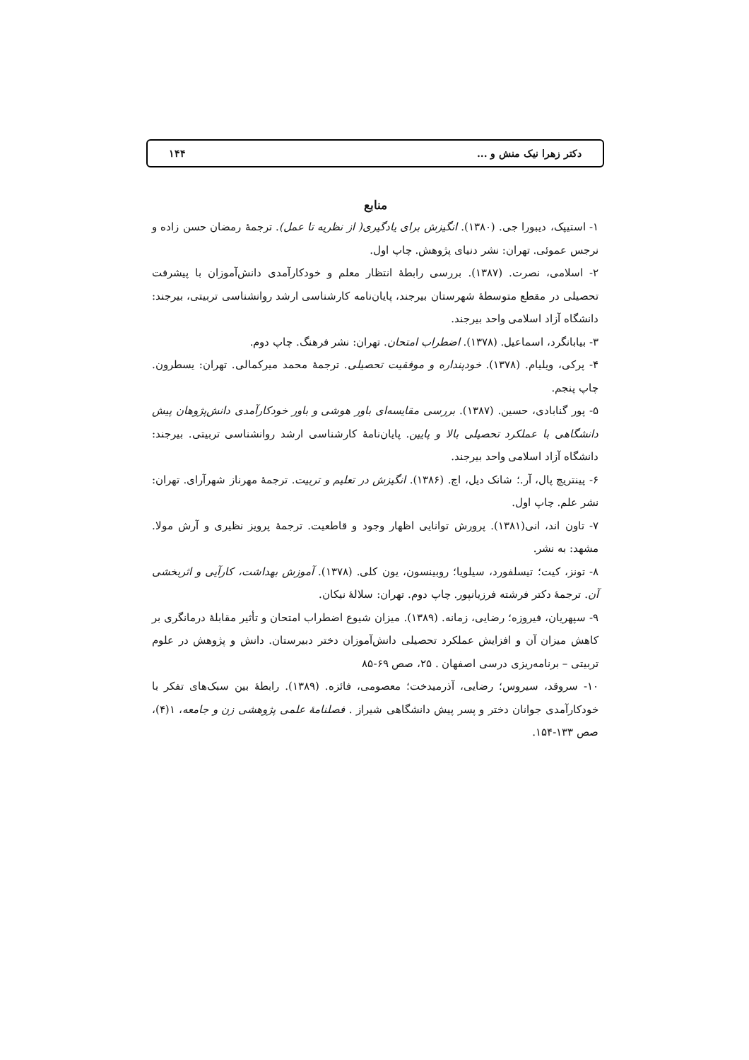دکتر زهرا نیک منش و ... ۱۴۴
منابع
۱- استیپک، دیبورا جی. (۱۳۸۰). انگیزش برای یادگیری( از نظریه تا عمل). ترجمهٔ رمضان حسن زاده و نرجس عموئی. تهران: نشر دنیای پژوهش. چاپ اول.
۲- اسلامی، نصرت. (۱۳۸۷). بررسی رابطهٔ انتظار معلم و خودکارآمدی دانش‌آموزان با پیشرفت تحصیلی در مقطع متوسطهٔ شهرستان بیرجند، پایان‌نامه کارشناسی ارشد روانشناسی تربیتی، بیرجند: دانشگاه آزاد اسلامی واحد بیرجند.
۳- بیابانگرد، اسماعیل. (۱۳۷۸). اضطراب امتحان. تهران: نشر فرهنگ. چاپ دوم.
۴- پرکی، ویلیام. (۱۳۷۸). خودپنداره و موفقیت تحصیلی. ترجمهٔ محمد میرکمالی. تهران: یسطرون. چاپ پنجم.
۵- پور گنابادی، حسین. (۱۳۸۷). بررسی مقایسه‌ای باور هوشی و باور خودکارآمدی دانش‌پژوهان پیش دانشگاهی با عملکرد تحصیلی بالا و پایین. پایان‌نامهٔ کارشناسی ارشد روانشناسی تربیتی. بیرجند: دانشگاه آزاد اسلامی واحد بیرجند.
۶- پینتریچ پال، آر.؛ شانک دیل، اچ. (۱۳۸۶). انگیزش در تعلیم و تربیت. ترجمهٔ مهرناز شهرآرای. تهران: نشر علم. چاپ اول.
۷- تاون اند، انی(۱۳۸۱). پرورش توانایی اظهار وجود و قاطعیت. ترجمهٔ پرویز نظیری و آرش مولا. مشهد: به نشر.
۸- تونز، کیت؛ تیسلفورد، سیلویا؛ روبینسون، یون کلی. (۱۳۷۸). آموزش بهداشت، کارآیی و اثربخشی آن. ترجمهٔ دکتر فرشته فرزیانپور. چاپ دوم. تهران: سلالهٔ نیکان.
۹- سپهریان، فیروزه؛ رضایی، زمانه. (۱۳۸۹). میزان شیوع اضطراب امتحان و تأثیر مقابلهٔ درمانگری بر کاهش میزان آن و افزایش عملکرد تحصیلی دانش‌آموزان دختر دبیرستان. دانش و پژوهش در علوم تربیتی – برنامه‌ریزی درسی اصفهان . ۲۵، صص ۶۹-۸۵
۱۰- سروقد، سیروس؛ رضایی، آذرمیدخت؛ معصومی، فائزه. (۱۳۸۹). رابطهٔ بین سبک‌های تفکر با خودکارآمدی جوانان دختر و پسر پیش دانشگاهی شیراز . فصلنامهٔ علمی پژوهشی زن و جامعه، ۱(۴)، صص ۱۳۳-۱۵۴.